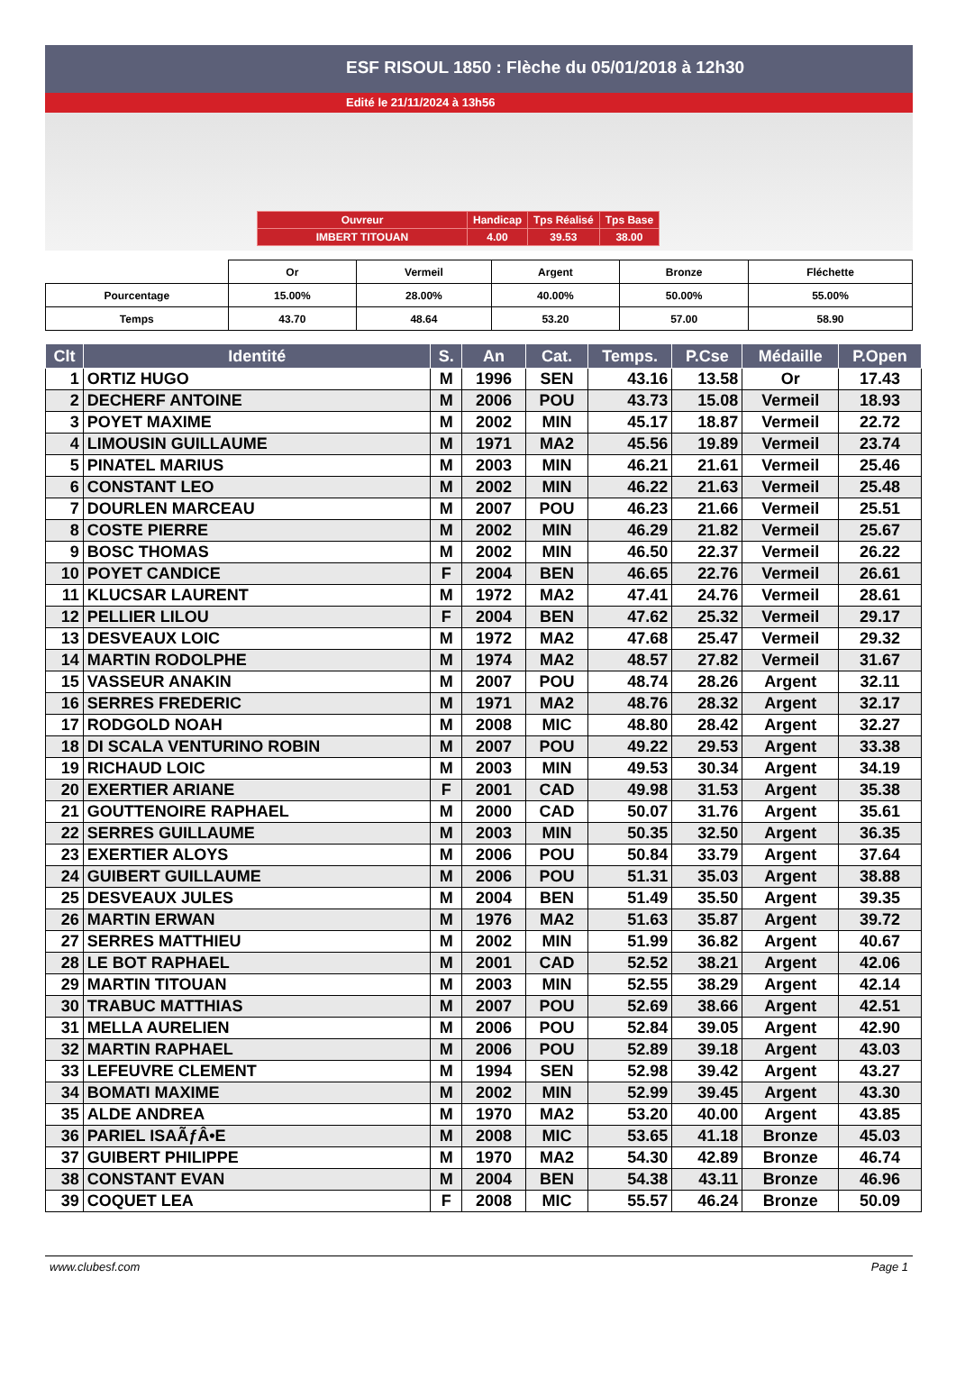ESF RISOUL 1850 : Flèche du 05/01/2018 à 12h30
Edité le 21/11/2024 à 13h56
| Ouvreur | Handicap | Tps Réalisé | Tps Base |
| IMBERT TITOUAN | 4.00 | 39.53 | 38.00 |
| | Or | Vermeil | Argent | Bronze | Fléchette |
| Pourcentage | 15.00% | 28.00% | 40.00% | 50.00% | 55.00% |
| Temps | 43.70 | 48.64 | 53.20 | 57.00 | 58.90 |
| Clt | Identité | S. | An | Cat. | Temps. | P.Cse | Médaille | P.Open |
| --- | --- | --- | --- | --- | --- | --- | --- | --- |
| 1 | ORTIZ HUGO | M | 1996 | SEN | 43.16 | 13.58 | Or | 17.43 |
| 2 | DECHERF ANTOINE | M | 2006 | POU | 43.73 | 15.08 | Vermeil | 18.93 |
| 3 | POYET MAXIME | M | 2002 | MIN | 45.17 | 18.87 | Vermeil | 22.72 |
| 4 | LIMOUSIN GUILLAUME | M | 1971 | MA2 | 45.56 | 19.89 | Vermeil | 23.74 |
| 5 | PINATEL MARIUS | M | 2003 | MIN | 46.21 | 21.61 | Vermeil | 25.46 |
| 6 | CONSTANT LEO | M | 2002 | MIN | 46.22 | 21.63 | Vermeil | 25.48 |
| 7 | DOURLEN MARCEAU | M | 2007 | POU | 46.23 | 21.66 | Vermeil | 25.51 |
| 8 | COSTE PIERRE | M | 2002 | MIN | 46.29 | 21.82 | Vermeil | 25.67 |
| 9 | BOSC THOMAS | M | 2002 | MIN | 46.50 | 22.37 | Vermeil | 26.22 |
| 10 | POYET CANDICE | F | 2004 | BEN | 46.65 | 22.76 | Vermeil | 26.61 |
| 11 | KLUCSAR LAURENT | M | 1972 | MA2 | 47.41 | 24.76 | Vermeil | 28.61 |
| 12 | PELLIER LILOU | F | 2004 | BEN | 47.62 | 25.32 | Vermeil | 29.17 |
| 13 | DESVEAUX LOIC | M | 1972 | MA2 | 47.68 | 25.47 | Vermeil | 29.32 |
| 14 | MARTIN RODOLPHE | M | 1974 | MA2 | 48.57 | 27.82 | Vermeil | 31.67 |
| 15 | VASSEUR ANAKIN | M | 2007 | POU | 48.74 | 28.26 | Argent | 32.11 |
| 16 | SERRES FREDERIC | M | 1971 | MA2 | 48.76 | 28.32 | Argent | 32.17 |
| 17 | RODGOLD NOAH | M | 2008 | MIC | 48.80 | 28.42 | Argent | 32.27 |
| 18 | DI SCALA VENTURINO ROBIN | M | 2007 | POU | 49.22 | 29.53 | Argent | 33.38 |
| 19 | RICHAUD LOIC | M | 2003 | MIN | 49.53 | 30.34 | Argent | 34.19 |
| 20 | EXERTIER ARIANE | F | 2001 | CAD | 49.98 | 31.53 | Argent | 35.38 |
| 21 | GOUTTENOIRE RAPHAEL | M | 2000 | CAD | 50.07 | 31.76 | Argent | 35.61 |
| 22 | SERRES GUILLAUME | M | 2003 | MIN | 50.35 | 32.50 | Argent | 36.35 |
| 23 | EXERTIER ALOYS | M | 2006 | POU | 50.84 | 33.79 | Argent | 37.64 |
| 24 | GUIBERT GUILLAUME | M | 2006 | POU | 51.31 | 35.03 | Argent | 38.88 |
| 25 | DESVEAUX JULES | M | 2004 | BEN | 51.49 | 35.50 | Argent | 39.35 |
| 26 | MARTIN ERWAN | M | 1976 | MA2 | 51.63 | 35.87 | Argent | 39.72 |
| 27 | SERRES MATTHIEU | M | 2002 | MIN | 51.99 | 36.82 | Argent | 40.67 |
| 28 | LE BOT RAPHAEL | M | 2001 | CAD | 52.52 | 38.21 | Argent | 42.06 |
| 29 | MARTIN TITOUAN | M | 2003 | MIN | 52.55 | 38.29 | Argent | 42.14 |
| 30 | TRABUC MATTHIAS | M | 2007 | POU | 52.69 | 38.66 | Argent | 42.51 |
| 31 | MELLA AURELIEN | M | 2006 | POU | 52.84 | 39.05 | Argent | 42.90 |
| 32 | MARTIN RAPHAEL | M | 2006 | POU | 52.89 | 39.18 | Argent | 43.03 |
| 33 | LEFEUVRE CLEMENT | M | 1994 | SEN | 52.98 | 39.42 | Argent | 43.27 |
| 34 | BOMATI MAXIME | M | 2002 | MIN | 52.99 | 39.45 | Argent | 43.30 |
| 35 | ALDE ANDREA | M | 1970 | MA2 | 53.20 | 40.00 | Argent | 43.85 |
| 36 | PARIEL ISAÃƒÂ•E | M | 2008 | MIC | 53.65 | 41.18 | Bronze | 45.03 |
| 37 | GUIBERT PHILIPPE | M | 1970 | MA2 | 54.30 | 42.89 | Bronze | 46.74 |
| 38 | CONSTANT EVAN | M | 2004 | BEN | 54.38 | 43.11 | Bronze | 46.96 |
| 39 | COQUET LEA | F | 2008 | MIC | 55.57 | 46.24 | Bronze | 50.09 |
www.clubesf.com Page 1